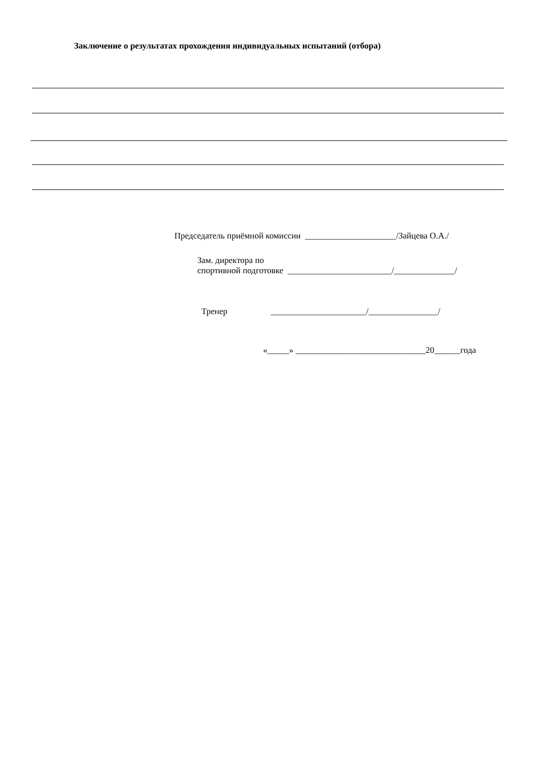Заключение о результатах прохождения индивидуальных испытаний (отбора)
Председатель приёмной комиссии _____________________/Зайцева О.А./
Зам. директора по
спортивной подготовке ________________________/______________/
Тренер ______________________/________________/
«_____» ______________________________20______года